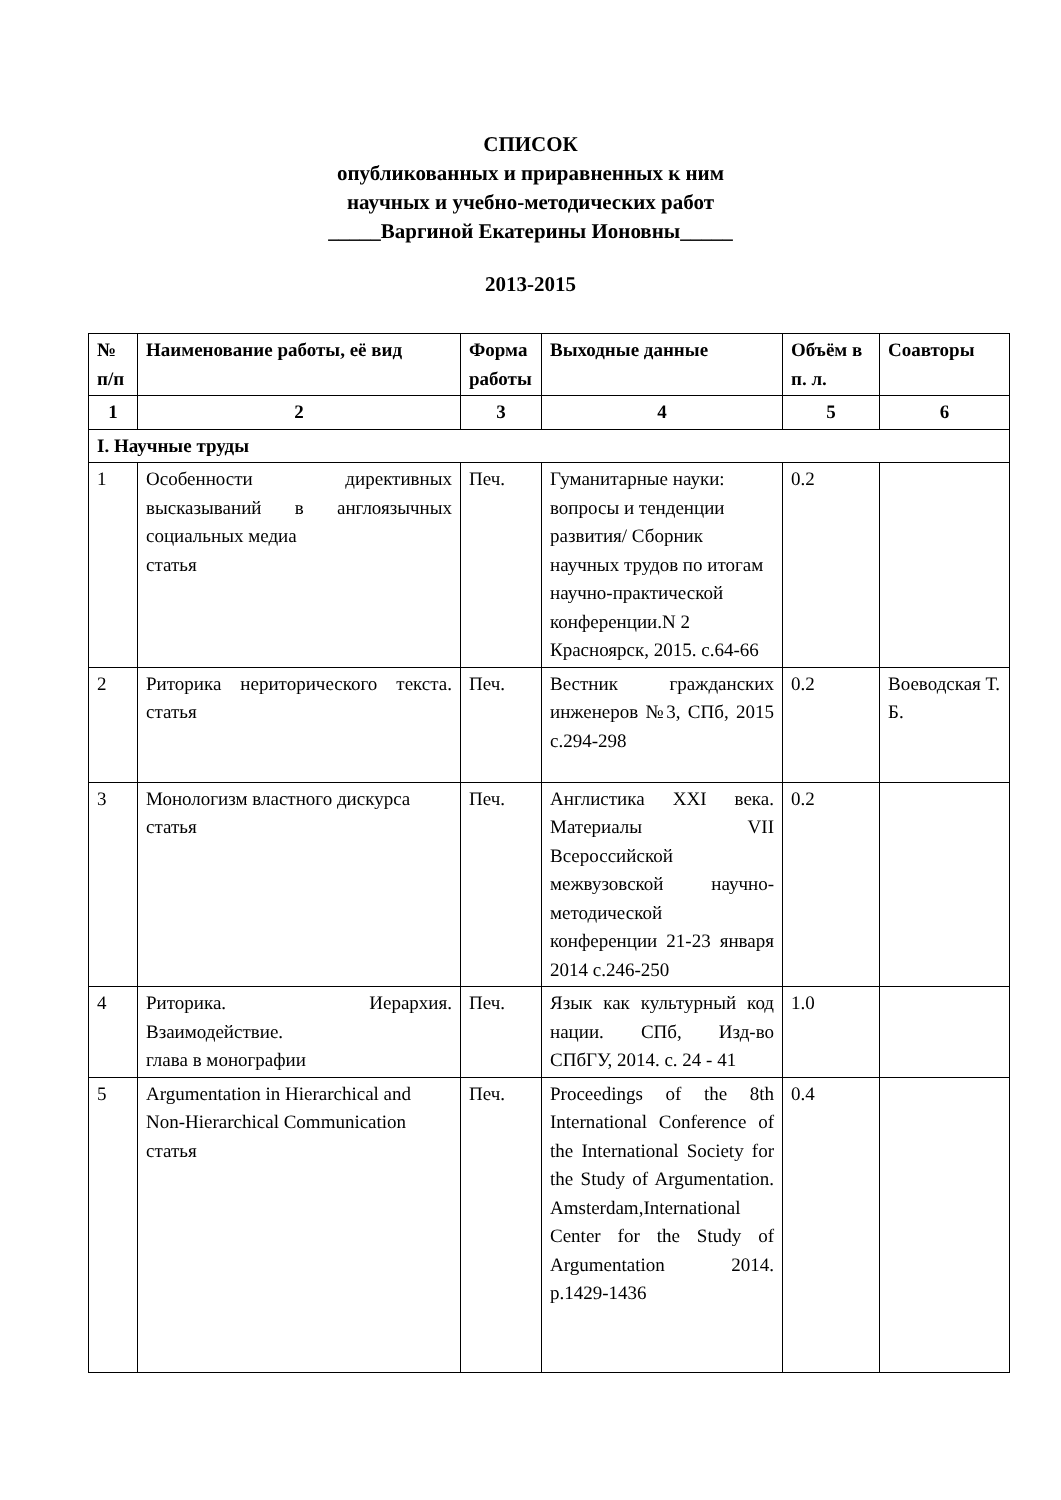СПИСОК
опубликованных и приравненных к ним
научных и учебно-методических работ
_____Варгиной Екатерины Ионовны_____
2013-2015
| № п/п | Наименование работы, её вид | Форма работы | Выходные данные | Объём в п. л. | Соавторы |
| --- | --- | --- | --- | --- | --- |
| 1 | 2 | 3 | 4 | 5 | 6 |
| I. Научные труды | | | | | |
| 1 | Особенности директивных высказываний в англоязычных социальных медиа статья | Печ. | Гуманитарные науки: вопросы и тенденции развития/ Сборник научных трудов по итогам научно-практической конференции.N 2 Красноярск, 2015. с.64-66 | 0.2 | |
| 2 | Риторика нериторического текста. статья | Печ. | Вестник гражданских инженеров №3, СПб, 2015 с.294-298 | 0.2 | Воеводская Т. Б. |
| 3 | Монологизм властного дискурса статья | Печ. | Англистика XXI века. Материалы VII Всероссийской межвузовской научно-методической конференции 21-23 января 2014 с.246-250 | 0.2 | |
| 4 | Риторика. Иерархия. Взаимодействие. глава в монографии | Печ. | Язык как культурный код нации. СПб, Изд-во СПбГУ, 2014. с. 24 - 41 | 1.0 | |
| 5 | Argumentation in Hierarchical and Non-Hierarchical Communication статья | Печ. | Proceedings of the 8th International Conference of the International Society for the Study of Argumentation. Amsterdam,International Center for the Study of Argumentation 2014. p.1429-1436 | 0.4 | |